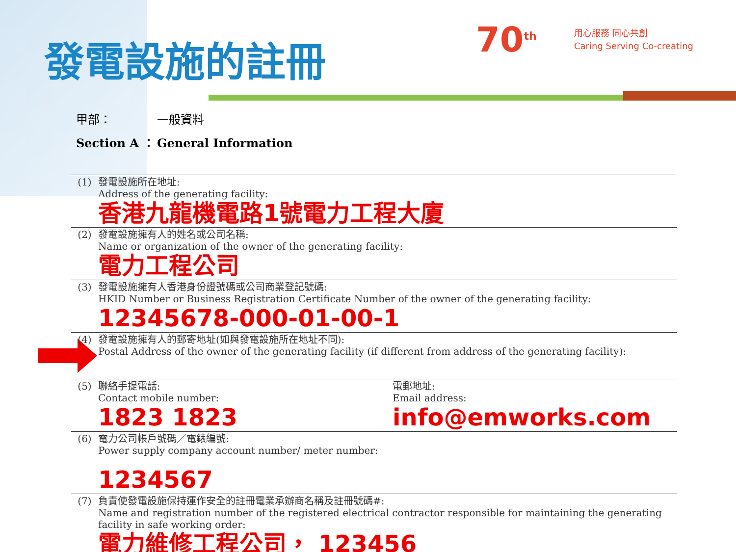發電設施的註冊 70<sup>th</sup>
用心服務 同心共創
Caring Serving Co-creating
甲部： 一般資料
Section A ： General Information
| (1) | 發電設施所在地址: Address of the generating facility: 香港九龍機電路1號電力工程大廈 | |
| (2) | 發電設施擁有人的姓名或公司名稱: Name or organization of the owner of the generating facility: 電力工程公司 | |
| (3) | 發電設施擁有人香港身份證號碼或公司商業登記號碼: HKID Number or Business Registration Certificate Number of the owner of the generating facility: 12345678-000-01-00-1 | |
| (4) | 發電設施擁有人的郵寄地址(如與發電設施所在地址不同): Postal Address of the owner of the generating facility (if different from address of the generating facility): | |
| (5) | 聯絡手提電話: Contact mobile number: 1823 1823 | 電郵地址: Email address: info@emworks.com |
| (6) | 電力公司帳戶號碼／電錶編號: Power supply company account number/ meter number: 1234567 | |
| (7) | 負責使發電設施保持運作安全的註冊電業承辦商名稱及註冊號碼#: Name and registration number of the registered electrical contractor responsible for maintaining the generating facility in safe working order: 電力維修工程公司， 123456 | |